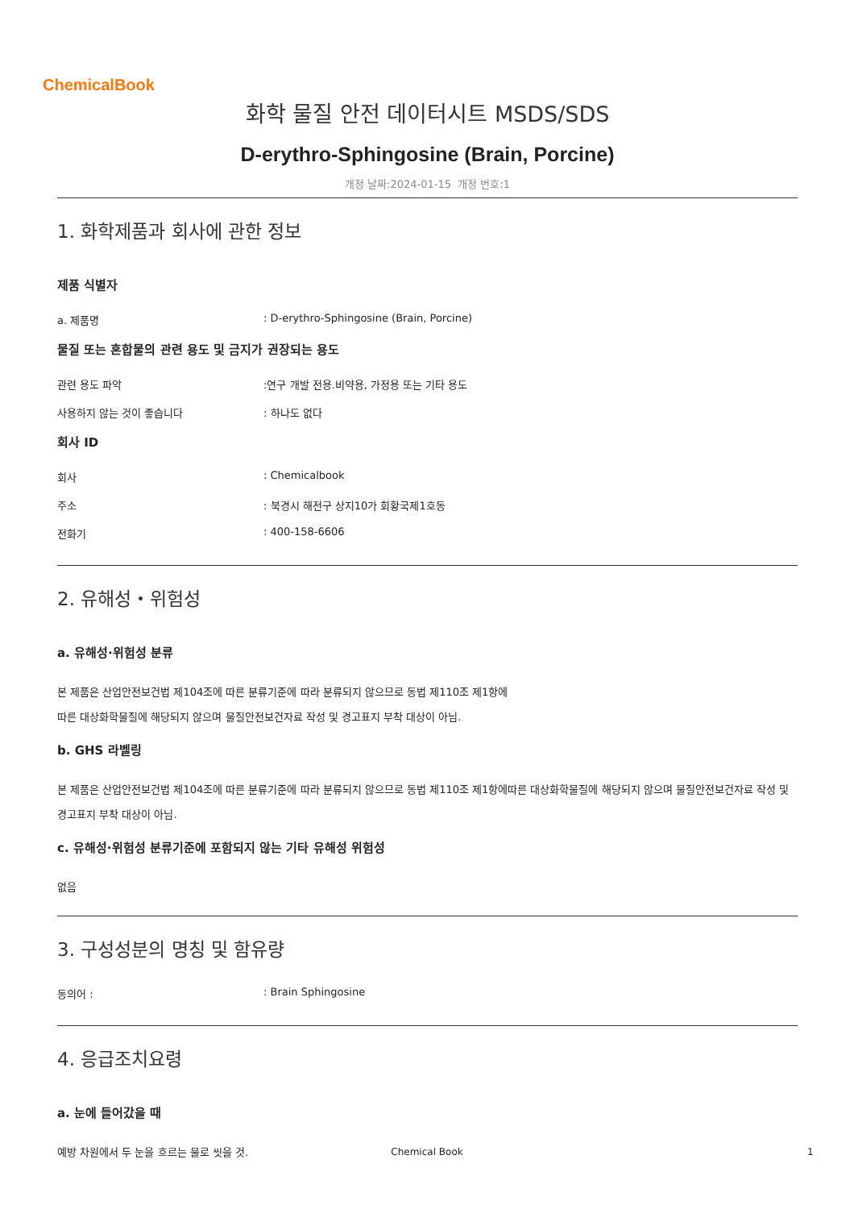ChemicalBook
화학 물질 안전 데이터시트 MSDS/SDS
D-erythro-Sphingosine (Brain, Porcine)
개정 날짜:2024-01-15 개정 번호:1
1. 화학제품과 회사에 관한 정보
제품 식별자
a. 제품명 : D-erythro-Sphingosine (Brain, Porcine)
물질 또는 혼합물의 관련 용도 및 금지가 권장되는 용도
관련 용도 파악 :연구 개발 전용.비약용, 가정용 또는 기타 용도
사용하지 않는 것이 좋습니다 : 하나도 없다
회사 ID
회사 : Chemicalbook
주소 : 북경시 해전구 상지10가 회황국제1호동
전화기 : 400-158-6606
2. 유해성・위험성
a. 유해성·위험성 분류
본 제품은 산업안전보건법 제104조에 따른 분류기준에 따라 분류되지 않으므로 동법 제110조 제1항에
따른 대상화학물질에 해당되지 않으며 물질안전보건자료 작성 및 경고표지 부착 대상이 아님.
b. GHS 라벨링
본 제품은 산업안전보건법 제104조에 따른 분류기준에 따라 분류되지 않으므로 동법 제110조 제1항에따른 대상화학물질에 해당되지 않으며 물질안전보건자료 작성 및 경고표지 부착 대상이 아님.
c. 유해성·위험성 분류기준에 포함되지 않는 기타 유해성 위험성
없음
3. 구성성분의 명칭 및 함유량
동의어 : : Brain Sphingosine
4. 응급조치요령
a. 눈에 들어갔을 때
예방 차원에서 두 눈을 흐르는 물로 씻을 것.
Chemical Book 1